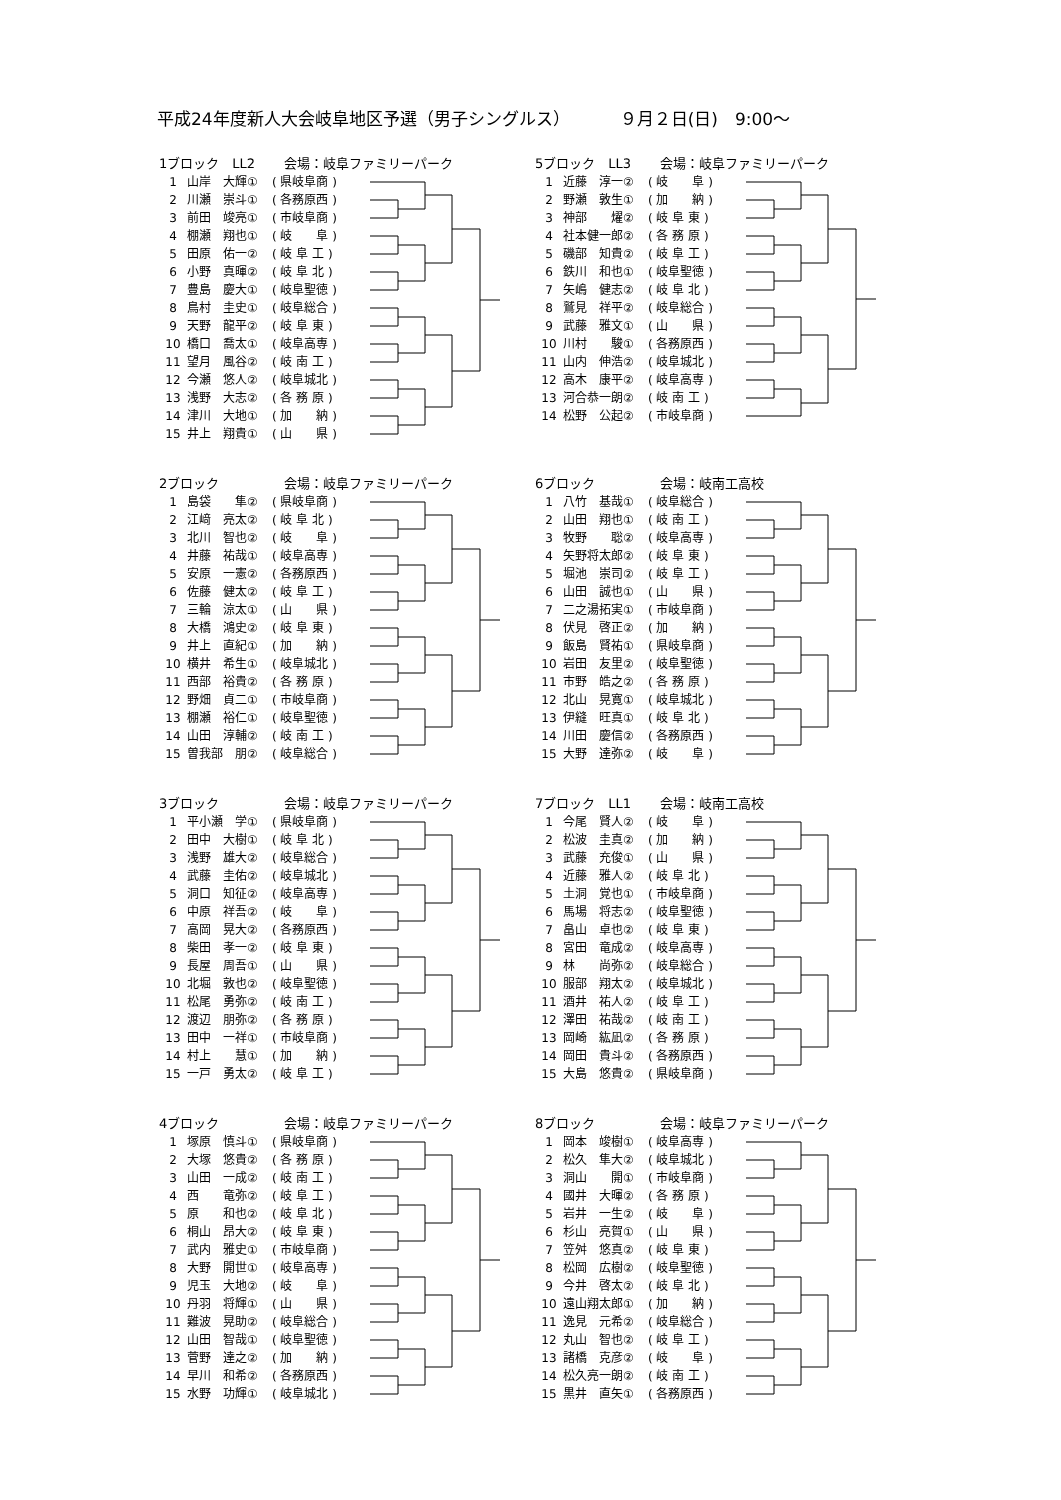平成24年度新人大会岐阜地区予選（男子シングルス） ９月２日(日)　9:00～
1ブロック　LL2 会場：岐阜ファミリーパーク
| 1 | 山岸 大輝① | ( 県岐阜商 ) |
| 2 | 川瀬 崇斗① | ( 各務原西 ) |
| 3 | 前田 竣亮① | ( 市岐阜商 ) |
| 4 | 棚瀬 翔也① | ( 岐 阜 ) |
| 5 | 田原 佑一② | ( 岐 阜 工 ) |
| 6 | 小野 真暉② | ( 岐 阜 北 ) |
| 7 | 豊島 慶大① | ( 岐阜聖徳 ) |
| 8 | 鳥村 圭史① | ( 岐阜総合 ) |
| 9 | 天野 龍平② | ( 岐 阜 東 ) |
| 10 | 橋口 喬太① | ( 岐阜高専 ) |
| 11 | 望月 風谷② | ( 岐 南 工 ) |
| 12 | 今瀬 悠人② | ( 岐阜城北 ) |
| 13 | 浅野 大志② | ( 各 務 原 ) |
| 14 | 津川 大地① | ( 加 納 ) |
| 15 | 井上 翔貴① | ( 山 県 ) |
5ブロック　LL3 会場：岐阜ファミリーパーク
| 1 | 近藤 淳一② | ( 岐 阜 ) |
| 2 | 野瀬 敦生① | ( 加 納 ) |
| 3 | 神部 燿② | ( 岐 阜 東 ) |
| 4 | 社本健一郎② | ( 各 務 原 ) |
| 5 | 磯部 知貴② | ( 岐 阜 工 ) |
| 6 | 鉄川 和也① | ( 岐阜聖徳 ) |
| 7 | 矢嶋 健志② | ( 岐 阜 北 ) |
| 8 | 鷲見 祥平② | ( 岐阜総合 ) |
| 9 | 武藤 雅文① | ( 山 県 ) |
| 10 | 川村 駿① | ( 各務原西 ) |
| 11 | 山内 伸浩② | ( 岐阜城北 ) |
| 12 | 高木 康平② | ( 岐阜高専 ) |
| 13 | 河合恭一朗② | ( 岐 南 工 ) |
| 14 | 松野 公起② | ( 市岐阜商 ) |
2ブロック 会場：岐阜ファミリーパーク
| 1 | 島袋 隼② | ( 県岐阜商 ) |
| 2 | 江﨑 亮太② | ( 岐 阜 北 ) |
| 3 | 北川 智也② | ( 岐 阜 ) |
| 4 | 井藤 祐哉① | ( 岐阜高専 ) |
| 5 | 安原 一憲② | ( 各務原西 ) |
| 6 | 佐藤 健太② | ( 岐 阜 工 ) |
| 7 | 三輪 涼太① | ( 山 県 ) |
| 8 | 大橋 鴻史② | ( 岐 阜 東 ) |
| 9 | 井上 直紀① | ( 加 納 ) |
| 10 | 横井 希生① | ( 岐阜城北 ) |
| 11 | 西部 裕貴② | ( 各 務 原 ) |
| 12 | 野畑 貞二① | ( 市岐阜商 ) |
| 13 | 棚瀬 裕仁① | ( 岐阜聖徳 ) |
| 14 | 山田 淳輔② | ( 岐 南 工 ) |
| 15 | 曽我部 朋② | ( 岐阜総合 ) |
6ブロック 会場：岐南工高校
| 1 | 八竹 基哉① | ( 岐阜総合 ) |
| 2 | 山田 翔也① | ( 岐 南 工 ) |
| 3 | 牧野 聡② | ( 岐阜高専 ) |
| 4 | 矢野将太郎② | ( 岐 阜 東 ) |
| 5 | 堀池 崇司② | ( 岐 阜 工 ) |
| 6 | 山田 誠也① | ( 山 県 ) |
| 7 | 二之湯拓実① | ( 市岐阜商 ) |
| 8 | 伏見 啓正② | ( 加 納 ) |
| 9 | 飯島 賢祐① | ( 県岐阜商 ) |
| 10 | 岩田 友里② | ( 岐阜聖徳 ) |
| 11 | 市野 皓之② | ( 各 務 原 ) |
| 12 | 北山 晃寛① | ( 岐阜城北 ) |
| 13 | 伊縫 旺真① | ( 岐 阜 北 ) |
| 14 | 川田 慶信② | ( 各務原西 ) |
| 15 | 大野 達弥② | ( 岐 阜 ) |
3ブロック 会場：岐阜ファミリーパーク
| 1 | 平小瀬 学① | ( 県岐阜商 ) |
| 2 | 田中 大樹① | ( 岐 阜 北 ) |
| 3 | 浅野 雄大② | ( 岐阜総合 ) |
| 4 | 武藤 圭佑② | ( 岐阜城北 ) |
| 5 | 洞口 知征② | ( 岐阜高専 ) |
| 6 | 中原 祥吾② | ( 岐 阜 ) |
| 7 | 高岡 晃大② | ( 各務原西 ) |
| 8 | 柴田 孝一② | ( 岐 阜 東 ) |
| 9 | 長屋 周吾① | ( 山 県 ) |
| 10 | 北堀 敦也② | ( 岐阜聖徳 ) |
| 11 | 松尾 勇弥② | ( 岐 南 工 ) |
| 12 | 渡辺 朋弥② | ( 各 務 原 ) |
| 13 | 田中 一祥① | ( 市岐阜商 ) |
| 14 | 村上 慧① | ( 加 納 ) |
| 15 | 一戸 勇太② | ( 岐 阜 工 ) |
7ブロック　LL1 会場：岐南工高校
| 1 | 今尾 賢人② | ( 岐 阜 ) |
| 2 | 松波 圭真② | ( 加 納 ) |
| 3 | 武藤 充俊① | ( 山 県 ) |
| 4 | 近藤 雅人② | ( 岐 阜 北 ) |
| 5 | 土洞 覚也① | ( 市岐阜商 ) |
| 6 | 馬場 将志② | ( 岐阜聖徳 ) |
| 7 | 畠山 卓也② | ( 岐 阜 東 ) |
| 8 | 宮田 竜成② | ( 岐阜高専 ) |
| 9 | 林 尚弥② | ( 岐阜総合 ) |
| 10 | 服部 翔太② | ( 岐阜城北 ) |
| 11 | 酒井 祐人② | ( 岐 阜 工 ) |
| 12 | 澤田 祐哉② | ( 岐 南 工 ) |
| 13 | 岡崎 紘凪② | ( 各 務 原 ) |
| 14 | 岡田 貴斗② | ( 各務原西 ) |
| 15 | 大島 悠貴② | ( 県岐阜商 ) |
4ブロック 会場：岐阜ファミリーパーク
| 1 | 塚原 慎斗① | ( 県岐阜商 ) |
| 2 | 大塚 悠貴② | ( 各 務 原 ) |
| 3 | 山田 一成② | ( 岐 南 工 ) |
| 4 | 西 竜弥② | ( 岐 阜 工 ) |
| 5 | 原 和也② | ( 岐 阜 北 ) |
| 6 | 桐山 昂大② | ( 岐 阜 東 ) |
| 7 | 武内 雅史① | ( 市岐阜商 ) |
| 8 | 大野 開世① | ( 岐阜高専 ) |
| 9 | 児玉 大地② | ( 岐 阜 ) |
| 10 | 丹羽 将輝① | ( 山 県 ) |
| 11 | 難波 晃助② | ( 岐阜総合 ) |
| 12 | 山田 智哉① | ( 岐阜聖徳 ) |
| 13 | 菅野 達之② | ( 加 納 ) |
| 14 | 早川 和希② | ( 各務原西 ) |
| 15 | 水野 功輝① | ( 岐阜城北 ) |
8ブロック 会場：岐阜ファミリーパーク
| 1 | 岡本 竣樹① | ( 岐阜高専 ) |
| 2 | 松久 隼大② | ( 岐阜城北 ) |
| 3 | 洞山 開① | ( 市岐阜商 ) |
| 4 | 國井 大暉② | ( 各 務 原 ) |
| 5 | 岩井 一生② | ( 岐 阜 ) |
| 6 | 杉山 亮賀① | ( 山 県 ) |
| 7 | 笠舛 悠真② | ( 岐 阜 東 ) |
| 8 | 松岡 広樹② | ( 岐阜聖徳 ) |
| 9 | 今井 啓太② | ( 岐 阜 北 ) |
| 10 | 遠山翔太郎① | ( 加 納 ) |
| 11 | 逸見 元希② | ( 岐阜総合 ) |
| 12 | 丸山 智也② | ( 岐 阜 工 ) |
| 13 | 諸橋 克彦② | ( 岐 阜 ) |
| 14 | 松久亮一朗② | ( 岐 南 工 ) |
| 15 | 黒井 直矢① | ( 各務原西 ) |